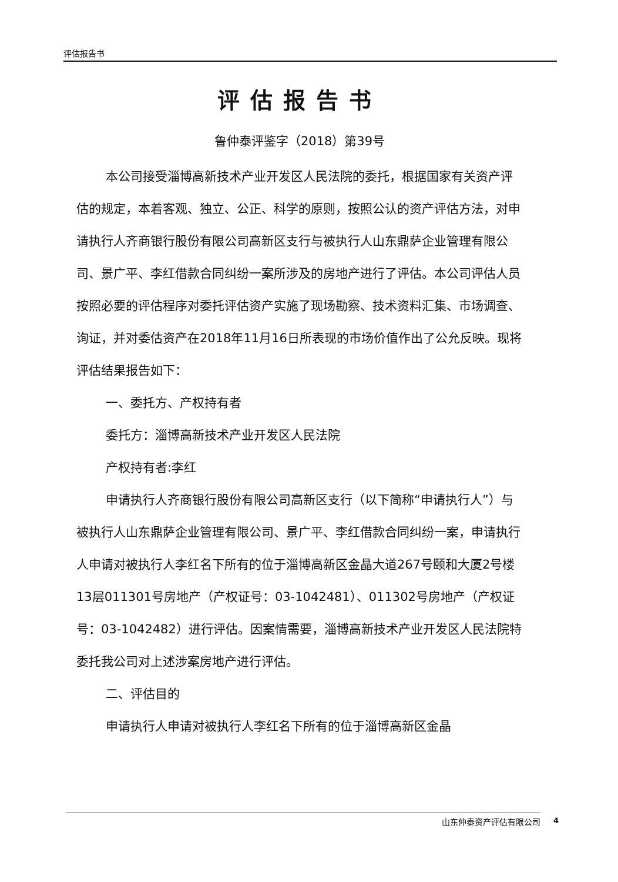评估报告书
评估报告书
鲁仲泰评鉴字（2018）第39号
本公司接受淄博高新技术产业开发区人民法院的委托，根据国家有关资产评估的规定，本着客观、独立、公正、科学的原则，按照公认的资产评估方法，对申请执行人齐商银行股份有限公司高新区支行与被执行人山东鼎萨企业管理有限公司、景广平、李红借款合同纠纷一案所涉及的房地产进行了评估。本公司评估人员按照必要的评估程序对委托评估资产实施了现场勘察、技术资料汇集、市场调查、询证，并对委估资产在2018年11月16日所表现的市场价值作出了公允反映。现将评估结果报告如下：
一、委托方、产权持有者
委托方：淄博高新技术产业开发区人民法院
产权持有者:李红
申请执行人齐商银行股份有限公司高新区支行（以下简称“申请执行人”）与被执行人山东鼎萨企业管理有限公司、景广平、李红借款合同纠纷一案，申请执行人申请对被执行人李红名下所有的位于淄博高新区金晶大道267号颐和大厦2号楼13层011301号房地产（产权证号：03-1042481）、011302号房地产（产权证号：03-1042482）进行评估。因案情需要，淄博高新技术产业开发区人民法院特委托我公司对上述涉案房地产进行评估。
二、评估目的
申请执行人申请对被执行人李红名下所有的位于淄博高新区金晶
山东仲泰资产评估有限公司 4